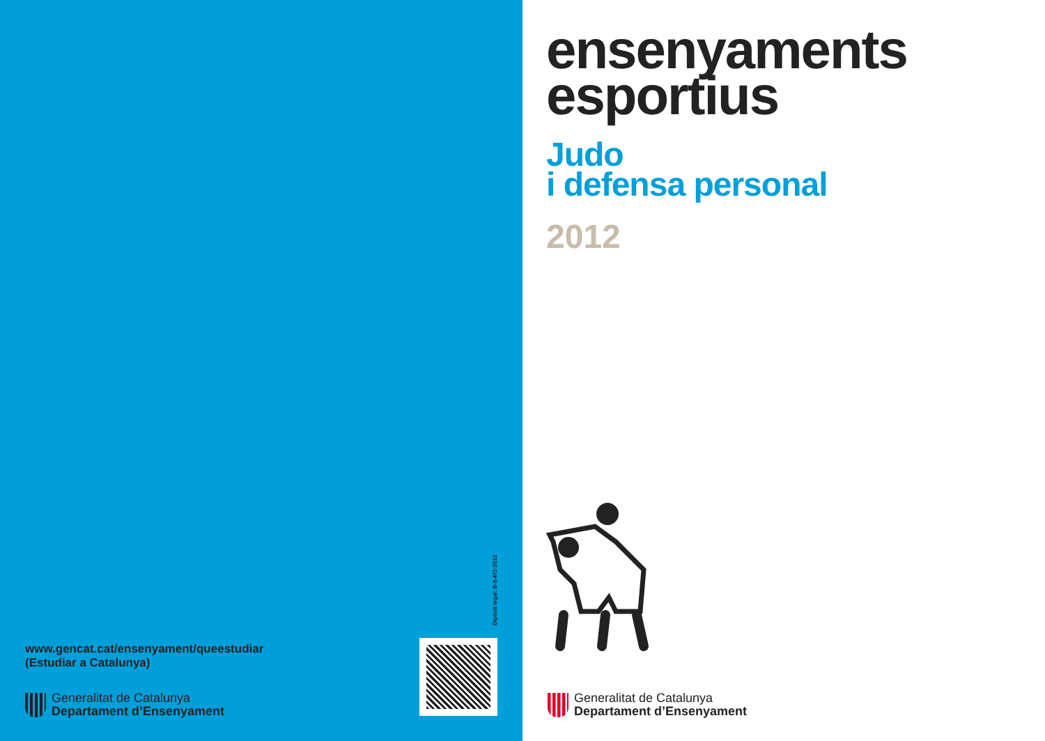www.gencat.cat/ensenyament/queestudiar
(Estudiar a Catalunya)
Generalitat de Catalunya
Departament d’Ensenyament
Dipòsit legal: B-9.472-2012
ensenyaments
esportius
Judo
i defensa personal
2012
Generalitat de Catalunya
Departament d’Ensenyament